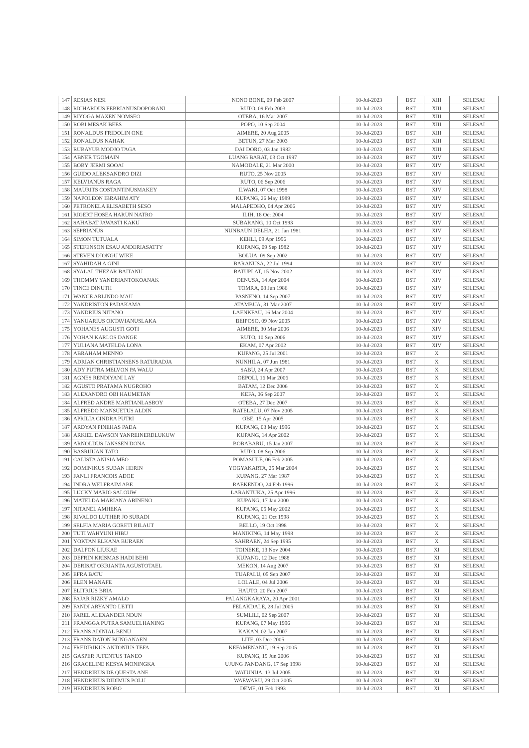| 147 | RESIAS NESI | NONO BONE, 09 Feb 2007 | 10-Jul-2023 | BST | XIII | SELESAI |
| 148 | RICHARDUS FEBRIANUSDOPORANI | RUTO, 09 Feb 2003 | 10-Jul-2023 | BST | XIII | SELESAI |
| 149 | RIYOGA MAXEN NOMSEO | OTEBA, 16 Mar 2007 | 10-Jul-2023 | BST | XIII | SELESAI |
| 150 | ROBI MESAK BEES | POPO, 10 Sep 2004 | 10-Jul-2023 | BST | XIII | SELESAI |
| 151 | RONALDUS FRIDOLIN ONE | AIMERE, 20 Aug 2005 | 10-Jul-2023 | BST | XIII | SELESAI |
| 152 | RONALDUS NAHAK | BETUN, 27 Mar 2003 | 10-Jul-2023 | BST | XIII | SELESAI |
| 153 | RUBAYUB MODJO TAGA | DAI DORO, 03 Jan 1982 | 10-Jul-2023 | BST | XIII | SELESAI |
| 154 | ABNER TGOMAIN | LUANG BARAT, 03 Oct 1997 | 10-Jul-2023 | BST | XIV | SELESAI |
| 155 | BOBY JERMI SOOAI | NAMODALE, 21 Mar 2000 | 10-Jul-2023 | BST | XIV | SELESAI |
| 156 | GUIDO ALEKSANDRO DIZI | RUTO, 25 Nov 2005 | 10-Jul-2023 | BST | XIV | SELESAI |
| 157 | KELVIANUS RAGA | RUTO, 06 Sep 2006 | 10-Jul-2023 | BST | XIV | SELESAI |
| 158 | MAURITS COSTANTINUSMAKEY | ILWAKI, 07 Oct 1998 | 10-Jul-2023 | BST | XIV | SELESAI |
| 159 | NAPOLEON IBRAHIM ATY | KUPANG, 26 May 1989 | 10-Jul-2023 | BST | XIV | SELESAI |
| 160 | PETRONELA ELISABETH SESO | MALAPEDHO, 04 Apr 2006 | 10-Jul-2023 | BST | XIV | SELESAI |
| 161 | RIGERT HOSEA HARUN NATRO | ILIH, 18 Oct 2004 | 10-Jul-2023 | BST | XIV | SELESAI |
| 162 | SAHABAT JAWASTI KAKU | SUBARANG, 10 Oct 1993 | 10-Jul-2023 | BST | XIV | SELESAI |
| 163 | SEPRIANUS | NUNBAUN DELHA, 21 Jan 1981 | 10-Jul-2023 | BST | XIV | SELESAI |
| 164 | SIMON TUTUALA | KEHLI, 09 Apr 1996 | 10-Jul-2023 | BST | XIV | SELESAI |
| 165 | STEFENSON ESAU ANDERIASATTY | KUPANG, 09 Sep 1982 | 10-Jul-2023 | BST | XIV | SELESAI |
| 166 | STEVEN DJONGU WIKE | BOLUA, 09 Sep 2002 | 10-Jul-2023 | BST | XIV | SELESAI |
| 167 | SYAHIDAH A GINI | BARANUSA, 22 Jul 1994 | 10-Jul-2023 | BST | XIV | SELESAI |
| 168 | SYALAL THEZAR BAITANU | BATUPLAT, 15 Nov 2002 | 10-Jul-2023 | BST | XIV | SELESAI |
| 169 | THOMMY YANDRIANTOKOANAK | OENUSA, 14 Apr 2004 | 10-Jul-2023 | BST | XIV | SELESAI |
| 170 | TINCE DINUTH | TOMRA, 08 Jun 1986 | 10-Jul-2023 | BST | XIV | SELESAI |
| 171 | WANCE ARLINDO MAU | PASNENO, 14 Sep 2007 | 10-Jul-2023 | BST | XIV | SELESAI |
| 172 | YANDRISTON PADAKAMA | ATAMBUA, 31 Mar 2007 | 10-Jul-2023 | BST | XIV | SELESAI |
| 173 | YANDRIUS NITANO | LAENKFAU, 16 Mar 2004 | 10-Jul-2023 | BST | XIV | SELESAI |
| 174 | YANUARIUS OKTAVIANUSLAKA | BEIPOSO, 09 Nov 2005 | 10-Jul-2023 | BST | XIV | SELESAI |
| 175 | YOHANES AUGUSTI GOTI | AIMERE, 30 Mar 2006 | 10-Jul-2023 | BST | XIV | SELESAI |
| 176 | YOHAN KARLOS DANGE | RUTO, 10 Sep 2006 | 10-Jul-2023 | BST | XIV | SELESAI |
| 177 | YULIANA MATELDA LONA | EKAM, 07 Apr 2002 | 10-Jul-2023 | BST | XIV | SELESAI |
| 178 | ABRAHAM MENNO | KUPANG, 25 Jul 2001 | 10-Jul-2023 | BST | X | SELESAI |
| 179 | ADRIAN CHRISTIANSENS RATURADJA | NUNHILA, 07 Jun 1981 | 10-Jul-2023 | BST | X | SELESAI |
| 180 | ADY PUTRA MELVON PA WALU | SABU, 24 Apr 2007 | 10-Jul-2023 | BST | X | SELESAI |
| 181 | AGNES RENDIYANI LAY | OEPOLI, 16 Mar 2006 | 10-Jul-2023 | BST | X | SELESAI |
| 182 | AGUSTO PRATAMA NUGROHO | BATAM, 12 Dec 2006 | 10-Jul-2023 | BST | X | SELESAI |
| 183 | ALEXANDRO OBI HAUMETAN | KEFA, 06 Sep 2007 | 10-Jul-2023 | BST | X | SELESAI |
| 184 | ALFRED ANDRE MARTIANLASBOY | OTEBA, 27 Dec 2007 | 10-Jul-2023 | BST | X | SELESAI |
| 185 | ALFREDO MANSUETUS ALDIN | RATELALU, 07 Nov 2005 | 10-Jul-2023 | BST | X | SELESAI |
| 186 | APRILIA CINDRA PUTRI | OBE, 15 Apr 2005 | 10-Jul-2023 | BST | X | SELESAI |
| 187 | ARDYAN PINEHAS PADA | KUPANG, 03 May 1996 | 10-Jul-2023 | BST | X | SELESAI |
| 188 | ARKIEL DAWSON YANREINERDLUKUW | KUPANG, 14 Apr 2002 | 10-Jul-2023 | BST | X | SELESAI |
| 189 | ARNOLDUS JANSSEN DONA | BOBABARU, 15 Jan 2007 | 10-Jul-2023 | BST | X | SELESAI |
| 190 | BASRIJUAN TATO | RUTO, 08 Sep 2006 | 10-Jul-2023 | BST | X | SELESAI |
| 191 | CALISTA ANISIA MEO | POMASULE, 06 Feb 2005 | 10-Jul-2023 | BST | X | SELESAI |
| 192 | DOMINIKUS SUBAN HERIN | YOGYAKARTA, 25 Mar 2004 | 10-Jul-2023 | BST | X | SELESAI |
| 193 | FANLI FRANCOIS ADOE | KUPANG, 27 Mar 1987 | 10-Jul-2023 | BST | X | SELESAI |
| 194 | INDRA WELFRAIM ABE | RAEKENDO, 24 Feb 1996 | 10-Jul-2023 | BST | X | SELESAI |
| 195 | LUCKY MARIO SALOUW | LARANTUKA, 25 Apr 1996 | 10-Jul-2023 | BST | X | SELESAI |
| 196 | MATELDA MARIANA ABINENO | KUPANG, 17 Jan 2000 | 10-Jul-2023 | BST | X | SELESAI |
| 197 | NITANEL AMHEKA | KUPANG, 05 May 2002 | 10-Jul-2023 | BST | X | SELESAI |
| 198 | RIVALDO LUTHER JO SURADI | KUPANG, 21 Oct 1998 | 10-Jul-2023 | BST | X | SELESAI |
| 199 | SELFIA MARIA GORETI BILAUT | BELLO, 19 Oct 1998 | 10-Jul-2023 | BST | X | SELESAI |
| 200 | TUTI WAHYUNI HIBU | MANIKING, 14 May 1998 | 10-Jul-2023 | BST | X | SELESAI |
| 201 | YOKTAN ELKANA BURAEN | SAHRAEN, 24 Sep 1995 | 10-Jul-2023 | BST | X | SELESAI |
| 202 | DALFON LIUKAE | TOINEKE, 13 Nov 2004 | 10-Jul-2023 | BST | XI | SELESAI |
| 203 | DEFRIN KRISMAS HADI BEHI | KUPANG, 12 Dec 1988 | 10-Jul-2023 | BST | XI | SELESAI |
| 204 | DERISAT OKRIANTA AGUSTOTAEL | MEKON, 14 Aug 2007 | 10-Jul-2023 | BST | XI | SELESAI |
| 205 | EFRA BATU | TUAPALU, 05 Sep 2007 | 10-Jul-2023 | BST | XI | SELESAI |
| 206 | ELEN MANAFE | LOLALE, 04 Jul 2006 | 10-Jul-2023 | BST | XI | SELESAI |
| 207 | ELITRIUS BRIA | HAUTO, 20 Feb 2007 | 10-Jul-2023 | BST | XI | SELESAI |
| 208 | FAJAR RIZKY AMALO | PALANGKARAYA, 20 Apr 2001 | 10-Jul-2023 | BST | XI | SELESAI |
| 209 | FANDI ARYANTO LETTI | FELAKDALE, 28 Jul 2005 | 10-Jul-2023 | BST | XI | SELESAI |
| 210 | FAREL ALEXANDER NDUN | SUMLILI, 02 Sep 2007 | 10-Jul-2023 | BST | XI | SELESAI |
| 211 | FRANGGA PUTRA SAMUELHANING | KUPANG, 07 May 1996 | 10-Jul-2023 | BST | XI | SELESAI |
| 212 | FRANS ADINIAL BENU | KAKAN, 02 Jan 2007 | 10-Jul-2023 | BST | XI | SELESAI |
| 213 | FRANS DATON BUNGANAEN | LITE, 03 Dec 2005 | 10-Jul-2023 | BST | XI | SELESAI |
| 214 | FREDIRIKUS ANTONIUS TEFA | KEFAMENANU, 19 Sep 2005 | 10-Jul-2023 | BST | XI | SELESAI |
| 215 | GASPER JUFENTUS TANEO | KUPANG, 19 Jun 2006 | 10-Jul-2023 | BST | XI | SELESAI |
| 216 | GRACELINE KESYA MONINGKA | UJUNG PANDANG, 17 Sep 1998 | 10-Jul-2023 | BST | XI | SELESAI |
| 217 | HENDRIKUS DE QUESTA ANE | WATUNIJA, 13 Jul 2005 | 10-Jul-2023 | BST | XI | SELESAI |
| 218 | HENDRIKUS DIDIMUS POLU | WAEWARU, 29 Oct 2005 | 10-Jul-2023 | BST | XI | SELESAI |
| 219 | HENDRIKUS ROBO | DEME, 01 Feb 1993 | 10-Jul-2023 | BST | XI | SELESAI |